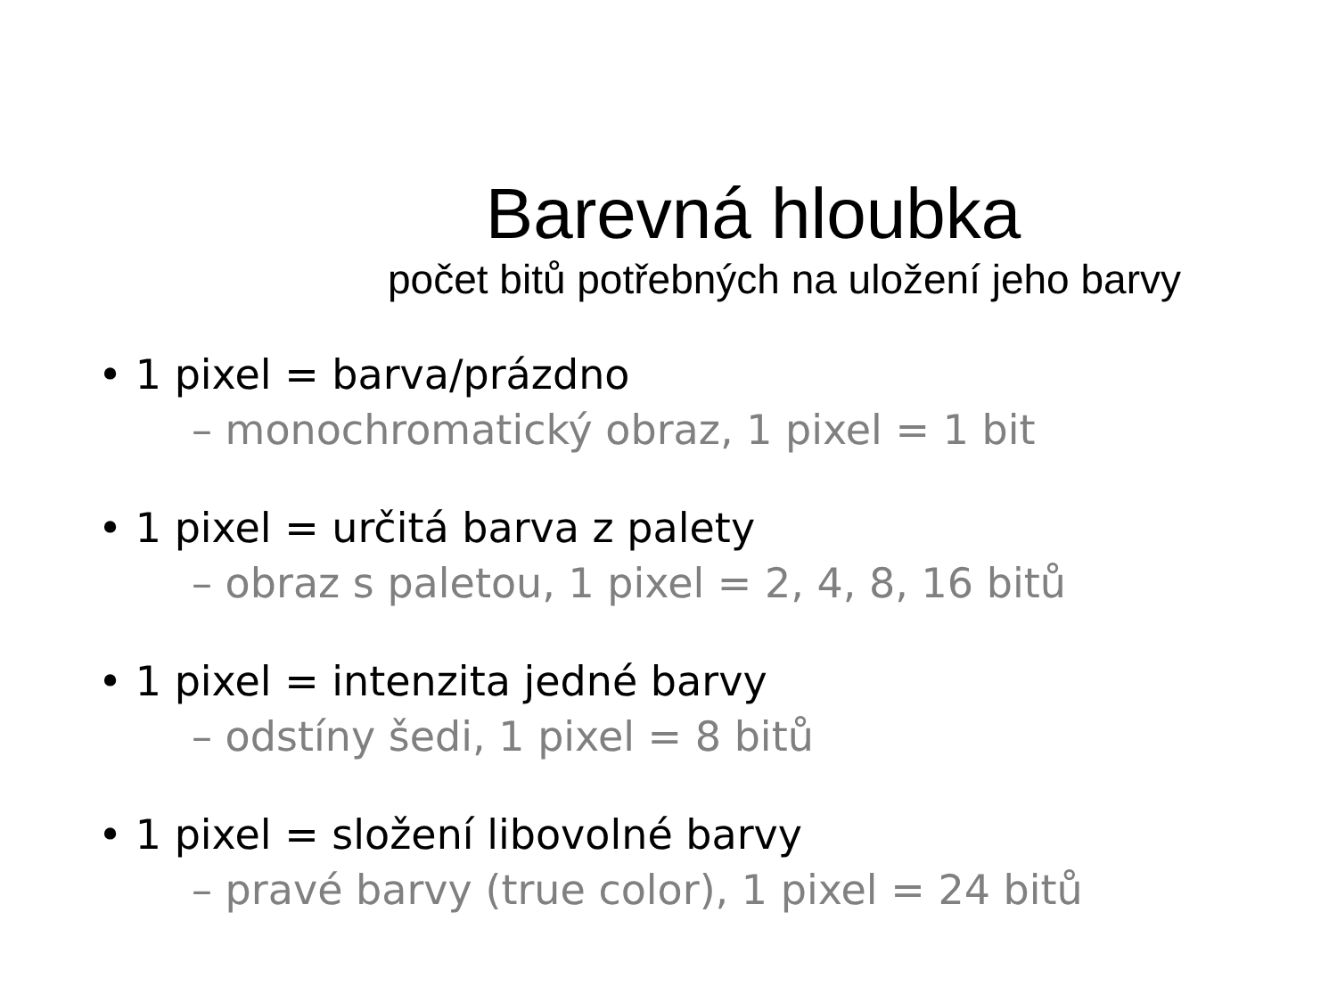Barevná hloubka
počet bitů potřebných na uložení jeho barvy
• 1 pixel = barva/prázdno
– monochromatický obraz, 1 pixel = 1 bit
• 1 pixel = určitá barva z palety
– obraz s paletou, 1 pixel = 2, 4, 8, 16 bitů
• 1 pixel = intenzita jedné barvy
– odstíny šedi, 1 pixel = 8 bitů
• 1 pixel = složení libovolné barvy
– pravé barvy (true color), 1 pixel = 24 bitů